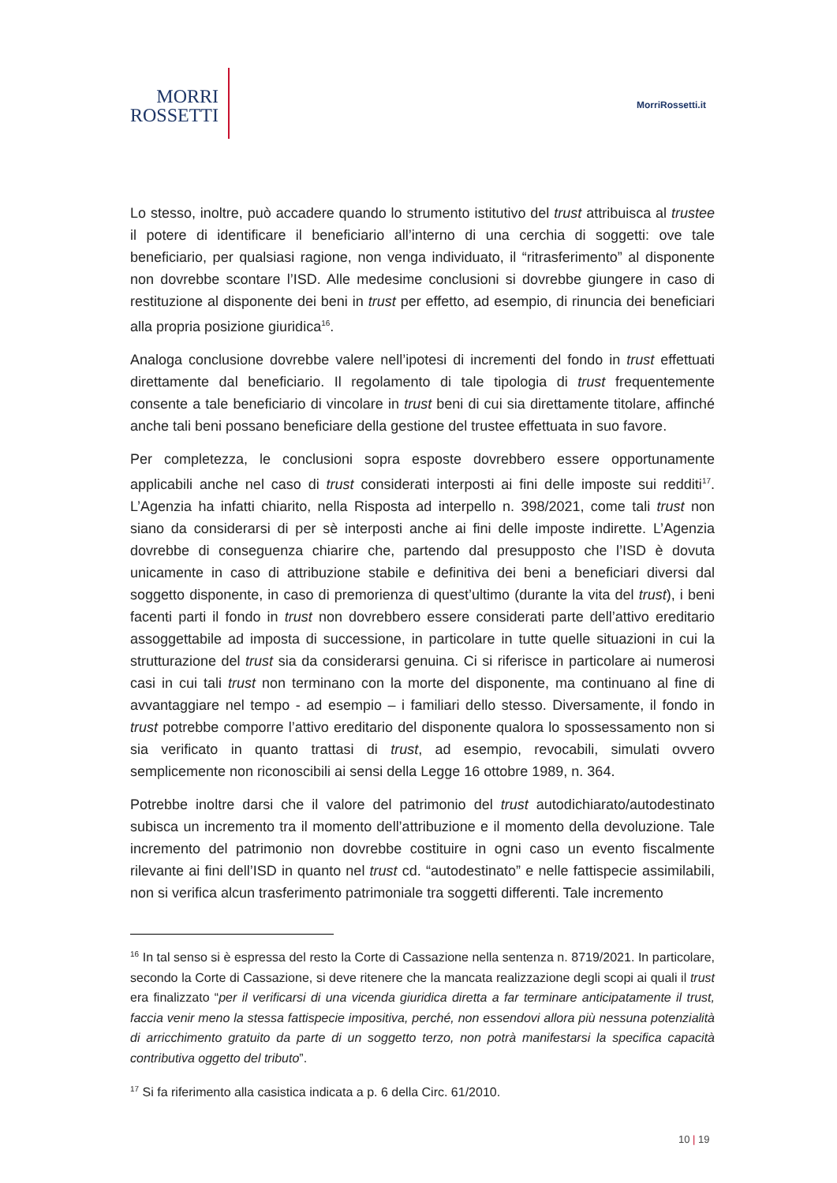MORRI
ROSSETTI
MorriRossetti.it
Lo stesso, inoltre, può accadere quando lo strumento istitutivo del trust attribuisca al trustee il potere di identificare il beneficiario all’interno di una cerchia di soggetti: ove tale beneficiario, per qualsiasi ragione, non venga individuato, il “ritrasferimento” al disponente non dovrebbe scontare l’ISD. Alle medesime conclusioni si dovrebbe giungere in caso di restituzione al disponente dei beni in trust per effetto, ad esempio, di rinuncia dei beneficiari alla propria posizione giuridica<sup>16</sup>.
Analoga conclusione dovrebbe valere nell’ipotesi di incrementi del fondo in trust effettuati direttamente dal beneficiario. Il regolamento di tale tipologia di trust frequentemente consente a tale beneficiario di vincolare in trust beni di cui sia direttamente titolare, affinché anche tali beni possano beneficiare della gestione del trustee effettuata in suo favore.
Per completezza, le conclusioni sopra esposte dovrebbero essere opportunamente applicabili anche nel caso di trust considerati interposti ai fini delle imposte sui redditi<sup>17</sup>. L’Agenzia ha infatti chiarito, nella Risposta ad interpello n. 398/2021, come tali trust non siano da considerarsi di per sè interposti anche ai fini delle imposte indirette. L’Agenzia dovrebbe di conseguenza chiarire che, partendo dal presupposto che l’ISD è dovuta unicamente in caso di attribuzione stabile e definitiva dei beni a beneficiari diversi dal soggetto disponente, in caso di premorienza di quest’ultimo (durante la vita del trust), i beni facenti parti il fondo in trust non dovrebbero essere considerati parte dell’attivo ereditario assoggettabile ad imposta di successione, in particolare in tutte quelle situazioni in cui la strutturazione del trust sia da considerarsi genuina. Ci si riferisce in particolare ai numerosi casi in cui tali trust non terminano con la morte del disponente, ma continuano al fine di avvantaggiare nel tempo - ad esempio – i familiari dello stesso. Diversamente, il fondo in trust potrebbe comporre l’attivo ereditario del disponente qualora lo spossessamento non si sia verificato in quanto trattasi di trust, ad esempio, revocabili, simulati ovvero semplicemente non riconoscibili ai sensi della Legge 16 ottobre 1989, n. 364.
Potrebbe inoltre darsi che il valore del patrimonio del trust autodichiarato/autodestinato subisca un incremento tra il momento dell’attribuzione e il momento della devoluzione. Tale incremento del patrimonio non dovrebbe costituire in ogni caso un evento fiscalmente rilevante ai fini dell’ISD in quanto nel trust cd. “autodestinato” e nelle fattispecie assimilabili, non si verifica alcun trasferimento patrimoniale tra soggetti differenti. Tale incremento
<sup>16</sup> In tal senso si è espressa del resto la Corte di Cassazione nella sentenza n. 8719/2021. In particolare, secondo la Corte di Cassazione, si deve ritenere che la mancata realizzazione degli scopi ai quali il trust era finalizzato “per il verificarsi di una vicenda giuridica diretta a far terminare anticipatamente il trust, faccia venir meno la stessa fattispecie impositiva, perché, non essendovi allora più nessuna potenzialità di arricchimento gratuito da parte di un soggetto terzo, non potrà manifestarsi la specifica capacità contributiva oggetto del tributo”.
<sup>17</sup> Si fa riferimento alla casistica indicata a p. 6 della Circ. 61/2010.
10 | 19